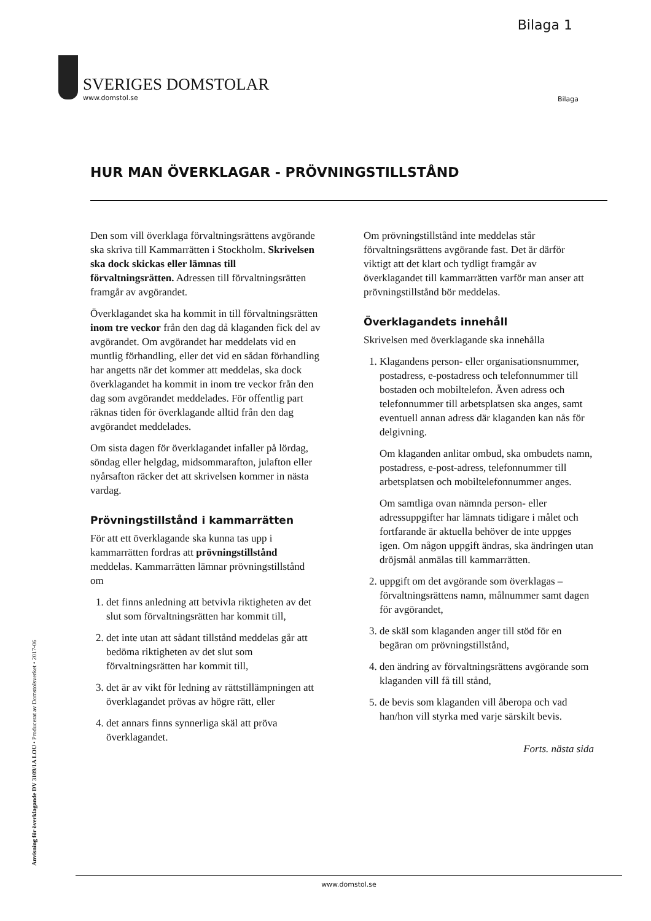Bilaga 1
SVERIGES DOMSTOLAR
www.domstol.se
Bilaga
HUR MAN ÖVERKLAGAR - PRÖVNINGSTILLSTÅND
Den som vill överklaga förvaltningsrättens avgörande ska skriva till Kammarrätten i Stockholm. Skrivelsen ska dock skickas eller lämnas till förvaltningsrätten. Adressen till förvaltningsrätten framgår av avgörandet.
Överklagandet ska ha kommit in till förvalt­ningsrätten inom tre veckor från den dag då klaganden fick del av avgörandet. Om avgör­andet har meddelats vid en muntlig förhand­ling, eller det vid en sådan förhandling har angetts när det kommer att meddelas, ska dock överklagandet ha kommit in inom tre veckor från den dag som avgörandet med­delades. För offentlig part räknas tiden för överklagande alltid från den dag avgörandet meddelades.
Om sista dagen för överklagandet infaller på lördag, söndag eller helgdag, midsommar­afton, julafton eller nyårsafton räcker det att skrivelsen kommer in nästa vardag.
Prövningstillstånd i kammarrätten
För att ett överklagande ska kunna tas upp i kammarrätten fordras att prövningstillstånd meddelas. Kammarrätten lämnar prövnings­tillstånd om
1. det finns anledning att betvivla riktigheten av det slut som förvaltningsrätten har kommit till,
2. det inte utan att sådant tillstånd meddelas går att bedöma riktigheten av det slut som förvaltningsrätten har kommit till,
3. det är av vikt för ledning av rättstillämpningen att överklagandet prövas av högre rätt, eller
4. det annars finns synnerliga skäl att pröva överklagandet.
Om prövningstillstånd inte meddelas står förvaltningsrättens avgörande fast. Det är därför viktigt att det klart och tydligt framgår av överklagandet till kammarrätten varför man anser att prövningstillstånd bör meddelas.
Överklagandets innehåll
Skrivelsen med överklagande ska innehålla
1. Klagandens person- eller organisations­nummer, postadress, e-postadress och telefonnummer till bostaden och mobil­telefon. Även adress och telefonnummer till arbetsplatsen ska anges, samt eventuell annan adress där klaganden kan nås för delgivning.
Om klaganden anlitar ombud, ska om­budets namn, postadress, e-post-adress, telefonnummer till arbetsplatsen och mobiltelefonnummer anges.
Om samtliga ovan nämnda person- eller adressuppgifter har lämnats tidigare i målet och fortfarande är aktuella behöver de inte uppges igen. Om någon uppgift ändras, ska ändringen utan dröjsmål anmälas till kammarrätten.
2. uppgift om det avgörande som över­klagas – förvaltningsrättens namn, mål­nummer samt dagen för avgörandet,
3. de skäl som klaganden anger till stöd för en begäran om prövningstillstånd,
4. den ändring av förvaltningsrättens avgörande som klaganden vill få till stånd,
5. de bevis som klaganden vill åberopa och vad han/hon vill styrka med varje särskilt bevis.
Forts. nästa sida
Anvisning för överklagande DV 3109/1A LOU • Producerat av Domstolsverket • 2017-06
www.domstol.se